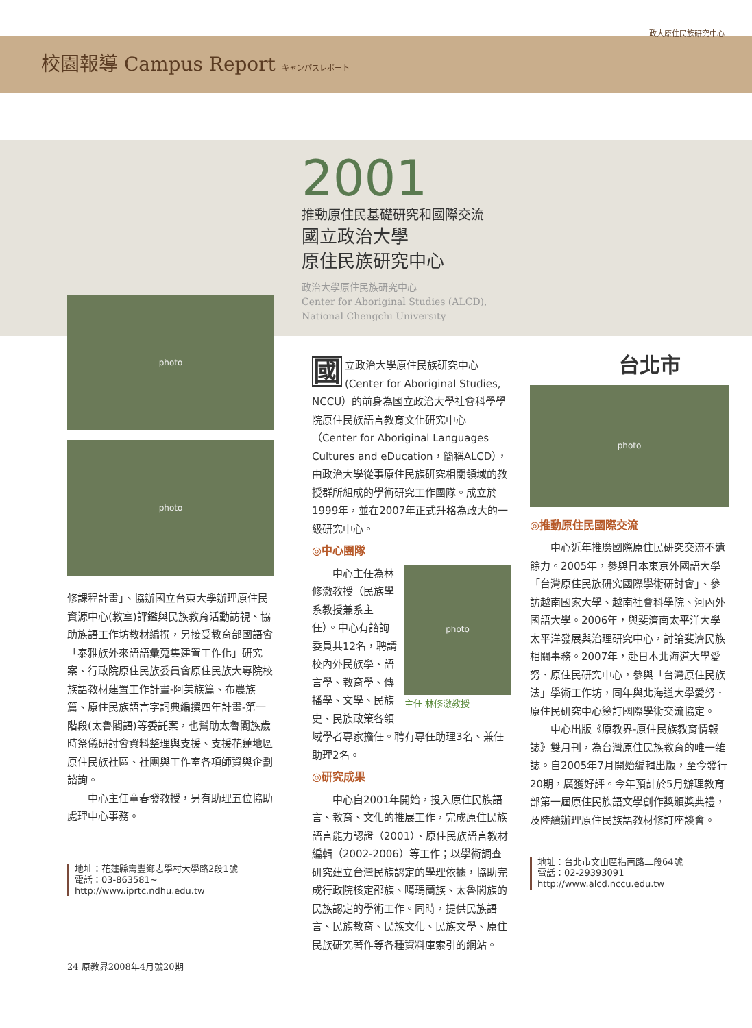校園報導 Campus Report キャンパスレポート
政大原住民族研究中心
2001
推動原住民基礎研究和國際交流
國立政治大學
原住民族研究中心
政治大學原住民族研究中心
Center for Aboriginal Studies (ALCD),
National Chengchi University
photo
photo
修課程計畫」、協辦國立台東大學辦理原住民資源中心(教室)評鑑與民族教育活動訪視、協助族語工作坊教材編撰，另接受教育部國語會「泰雅族外來語語彙蒐集建置工作化」研究案、行政院原住民族委員會原住民族大專院校族語教材建置工作計畫-阿美族篇、布農族篇、原住民族語言字詞典編撰四年計畫-第一階段(太魯閣語)等委託案，也幫助太魯閣族歲時祭儀研討會資料整理與支援、支援花蓮地區原住民族社區、社團與工作室各項師資與企劃諮詢。
中心主任童春發教授，另有助理五位協助處理中心事務。
地址：花蓮縣壽豐鄉志學村大學路2段1號
電話：03-863581~
http://www.iprtc.ndhu.edu.tw
24 原教界2008年4月號20期
國立政治大學原住民族研究中心(Center for Aboriginal Studies, NCCU）的前身為國立政治大學社會科學學院原住民族語言教育文化研究中心（Center for Aboriginal Languages Cultures and eDucation，簡稱ALCD），由政治大學從事原住民族研究相關領域的教授群所組成的學術研究工作團隊。成立於1999年，並在2007年正式升格為政大的一級研究中心。
◎中心團隊
photo
主任 林修澈教授
中心主任為林修澈教授（民族學系教授兼系主任）。中心有諮詢委員共12名，聘請校內外民族學、語言學、教育學、傳播學、文學、民族史、民族政策各領域學者專家擔任。聘有專任助理3名、兼任助理2名。
◎研究成果
中心自2001年開始，投入原住民族語言、教育、文化的推展工作，完成原住民族語言能力認證（2001）、原住民族語言教材編輯（2002-2006）等工作；以學術調查研究建立台灣民族認定的學理依據，協助完成行政院核定邵族、噶瑪蘭族、太魯閣族的民族認定的學術工作。同時，提供民族語言、民族教育、民族文化、民族文學、原住民族研究著作等各種資料庫索引的網站。
台北市
photo
◎推動原住民國際交流
中心近年推廣國際原住民研究交流不遺餘力。2005年，參與日本東京外國語大學「台灣原住民族研究國際學術研討會」、參訪越南國家大學、越南社會科學院、河內外國語大學。2006年，與斐濟南太平洋大學太平洋發展與治理研究中心，討論斐濟民族相關事務。2007年，赴日本北海道大學愛努．原住民研究中心，參與「台灣原住民族法」學術工作坊，同年與北海道大學愛努．原住民研究中心簽訂國際學術交流協定。
中心出版《原教界-原住民族教育情報誌》雙月刊，為台灣原住民族教育的唯一雜誌。自2005年7月開始編輯出版，至今發行20期，廣獲好評。今年預計於5月辦理教育部第一屆原住民族語文學創作獎頒獎典禮，及陸續辦理原住民族語教材修訂座談會。
地址：台北市文山區指南路二段64號
電話：02-29393091
http://www.alcd.nccu.edu.tw